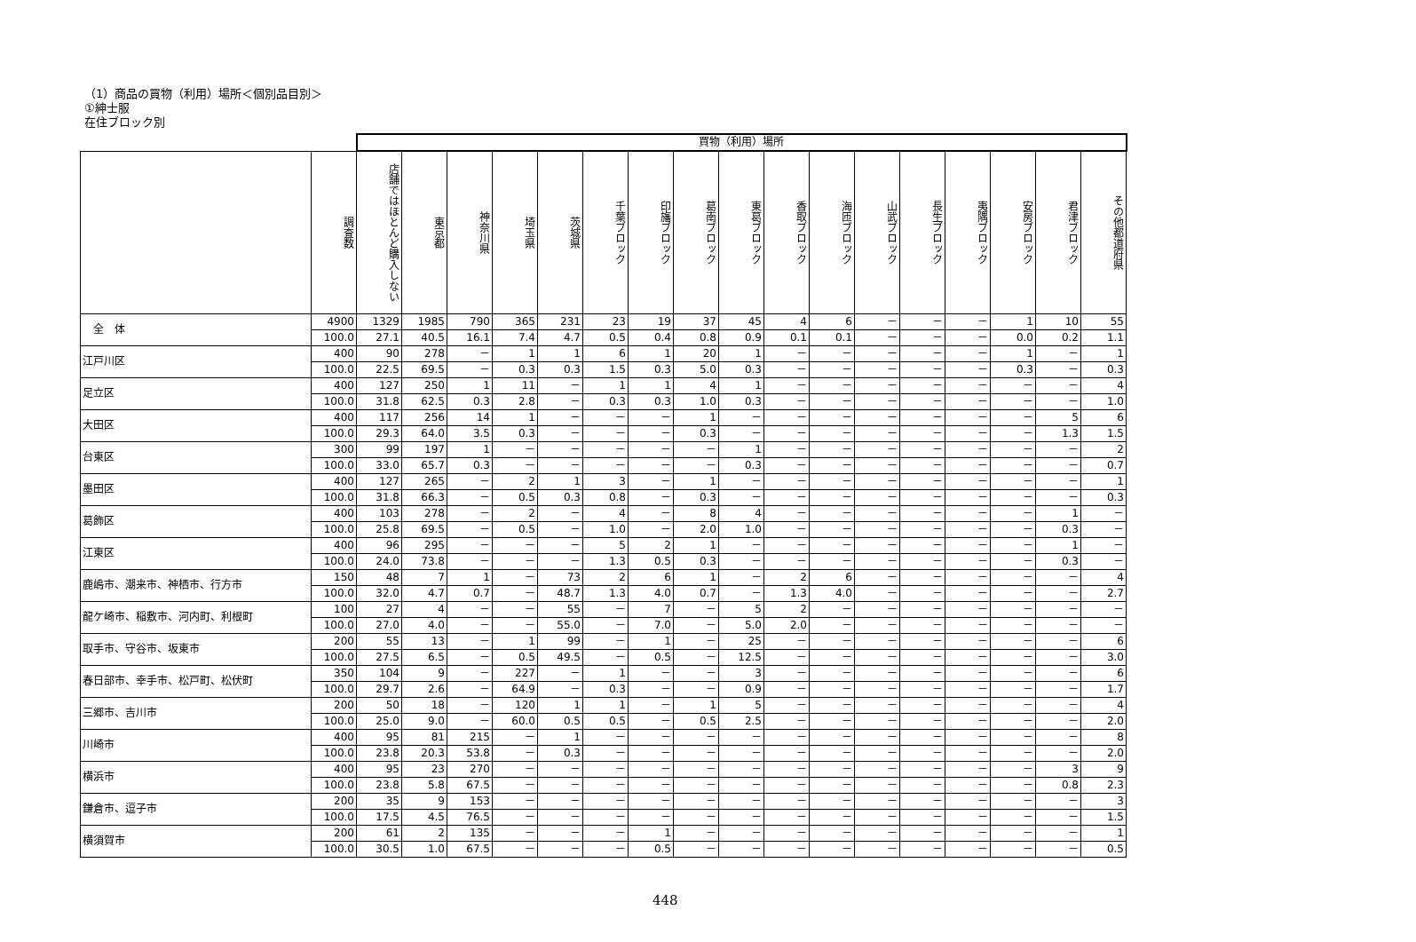（1）商品の買物（利用）場所＜個別品目別＞
①紳士服
在住ブロック別
| | | 買物（利用）場所 | | | | | | | | | | | | | | | | |
| | 調査数 | 店舗ではほとんど購入しない | 東京都 | 神奈川県 | 埼玉県 | 茨城県 | 千葉ブロック | 印旛ブロック | 葛南ブロック | 東葛ブロック | 香取ブロック | 海匝ブロック | 山武ブロック | 長生ブロック | 夷隅ブロック | 安房ブロック | 君津ブロック | その他都道府県 |
| 全 体 | 4900 | 1329 | 1985 | 790 | 365 | 231 | 23 | 19 | 37 | 45 | 4 | 6 | － | － | － | 1 | 10 | 55 |
| | 100.0 | 27.1 | 40.5 | 16.1 | 7.4 | 4.7 | 0.5 | 0.4 | 0.8 | 0.9 | 0.1 | 0.1 | － | － | － | 0.0 | 0.2 | 1.1 |
| 江戸川区 | 400 | 90 | 278 | － | 1 | 1 | 6 | 1 | 20 | 1 | － | － | － | － | － | 1 | － | 1 |
| | 100.0 | 22.5 | 69.5 | － | 0.3 | 0.3 | 1.5 | 0.3 | 5.0 | 0.3 | － | － | － | － | － | 0.3 | － | 0.3 |
| 足立区 | 400 | 127 | 250 | 1 | 11 | － | 1 | 1 | 4 | 1 | － | － | － | － | － | － | － | 4 |
| | 100.0 | 31.8 | 62.5 | 0.3 | 2.8 | － | 0.3 | 0.3 | 1.0 | 0.3 | － | － | － | － | － | － | － | 1.0 |
| 大田区 | 400 | 117 | 256 | 14 | 1 | － | － | － | 1 | － | － | － | － | － | － | － | 5 | 6 |
| | 100.0 | 29.3 | 64.0 | 3.5 | 0.3 | － | － | － | 0.3 | － | － | － | － | － | － | － | 1.3 | 1.5 |
| 台東区 | 300 | 99 | 197 | 1 | － | － | － | － | － | 1 | － | － | － | － | － | － | － | 2 |
| | 100.0 | 33.0 | 65.7 | 0.3 | － | － | － | － | － | 0.3 | － | － | － | － | － | － | － | 0.7 |
| 墨田区 | 400 | 127 | 265 | － | 2 | 1 | 3 | － | 1 | － | － | － | － | － | － | － | － | 1 |
| | 100.0 | 31.8 | 66.3 | － | 0.5 | 0.3 | 0.8 | － | 0.3 | － | － | － | － | － | － | － | － | 0.3 |
| 葛飾区 | 400 | 103 | 278 | － | 2 | － | 4 | － | 8 | 4 | － | － | － | － | － | － | 1 | － |
| | 100.0 | 25.8 | 69.5 | － | 0.5 | － | 1.0 | － | 2.0 | 1.0 | － | － | － | － | － | － | 0.3 | － |
| 江東区 | 400 | 96 | 295 | － | － | － | 5 | 2 | 1 | － | － | － | － | － | － | － | 1 | － |
| | 100.0 | 24.0 | 73.8 | － | － | － | 1.3 | 0.5 | 0.3 | － | － | － | － | － | － | － | 0.3 | － |
| 鹿嶋市、潮来市、神栖市、行方市 | 150 | 48 | 7 | 1 | － | 73 | 2 | 6 | 1 | － | 2 | 6 | － | － | － | － | － | 4 |
| | 100.0 | 32.0 | 4.7 | 0.7 | － | 48.7 | 1.3 | 4.0 | 0.7 | － | 1.3 | 4.0 | － | － | － | － | － | 2.7 |
| 龍ケ崎市、稲敷市、河内町、利根町 | 100 | 27 | 4 | － | － | 55 | － | 7 | － | 5 | 2 | － | － | － | － | － | － | － |
| | 100.0 | 27.0 | 4.0 | － | － | 55.0 | － | 7.0 | － | 5.0 | 2.0 | － | － | － | － | － | － | － |
| 取手市、守谷市、坂東市 | 200 | 55 | 13 | － | 1 | 99 | － | 1 | － | 25 | － | － | － | － | － | － | － | 6 |
| | 100.0 | 27.5 | 6.5 | － | 0.5 | 49.5 | － | 0.5 | － | 12.5 | － | － | － | － | － | － | － | 3.0 |
| 春日部市、幸手市、松戸町、松伏町 | 350 | 104 | 9 | － | 227 | － | 1 | － | － | 3 | － | － | － | － | － | － | － | 6 |
| | 100.0 | 29.7 | 2.6 | － | 64.9 | － | 0.3 | － | － | 0.9 | － | － | － | － | － | － | － | 1.7 |
| 三郷市、吉川市 | 200 | 50 | 18 | － | 120 | 1 | 1 | － | 1 | 5 | － | － | － | － | － | － | － | 4 |
| | 100.0 | 25.0 | 9.0 | － | 60.0 | 0.5 | 0.5 | － | 0.5 | 2.5 | － | － | － | － | － | － | － | 2.0 |
| 川崎市 | 400 | 95 | 81 | 215 | － | 1 | － | － | － | － | － | － | － | － | － | － | － | 8 |
| | 100.0 | 23.8 | 20.3 | 53.8 | － | 0.3 | － | － | － | － | － | － | － | － | － | － | － | 2.0 |
| 横浜市 | 400 | 95 | 23 | 270 | － | － | － | － | － | － | － | － | － | － | － | － | 3 | 9 |
| | 100.0 | 23.8 | 5.8 | 67.5 | － | － | － | － | － | － | － | － | － | － | － | － | 0.8 | 2.3 |
| 鎌倉市、逗子市 | 200 | 35 | 9 | 153 | － | － | － | － | － | － | － | － | － | － | － | － | － | 3 |
| | 100.0 | 17.5 | 4.5 | 76.5 | － | － | － | － | － | － | － | － | － | － | － | － | － | 1.5 |
| 横須賀市 | 200 | 61 | 2 | 135 | － | － | － | 1 | － | － | － | － | － | － | － | － | － | 1 |
| | 100.0 | 30.5 | 1.0 | 67.5 | － | － | － | 0.5 | － | － | － | － | － | － | － | － | － | 0.5 |
448